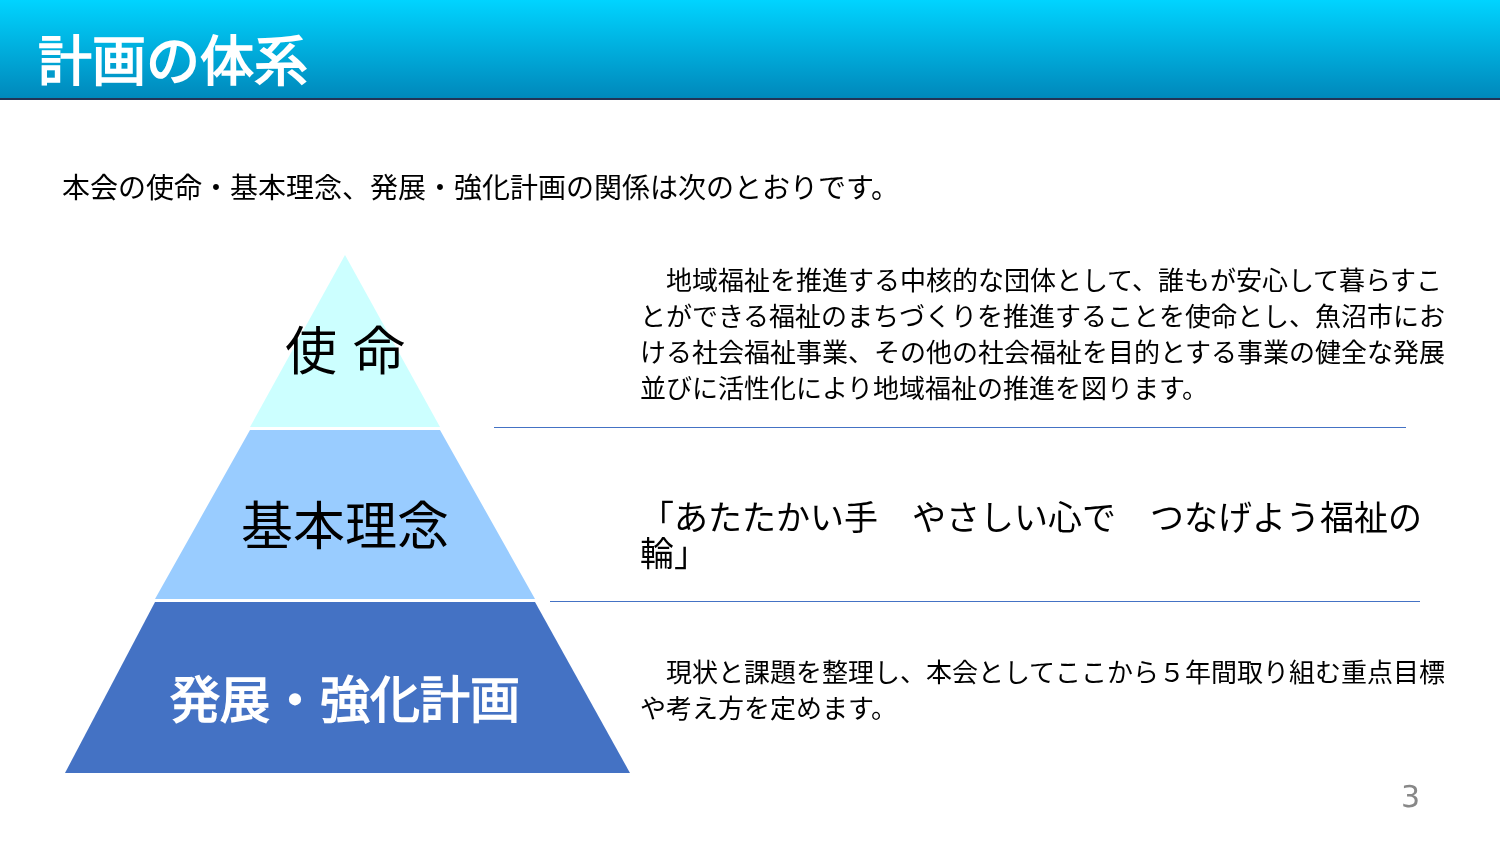計画の体系
本会の使命・基本理念、発展・強化計画の関係は次のとおりです。
使 命
基本理念
発展・強化計画
　地域福祉を推進する中核的な団体として、誰もが安心して暮らすことができる福祉のまちづくりを推進することを使命とし、魚沼市における社会福祉事業、その他の社会福祉を目的とする事業の健全な発展並びに活性化により地域福祉の推進を図ります。
「あたたかい手　やさしい心で　つなげよう福祉の輪」
　現状と課題を整理し、本会としてここから５年間取り組む重点目標や考え方を定めます。
3